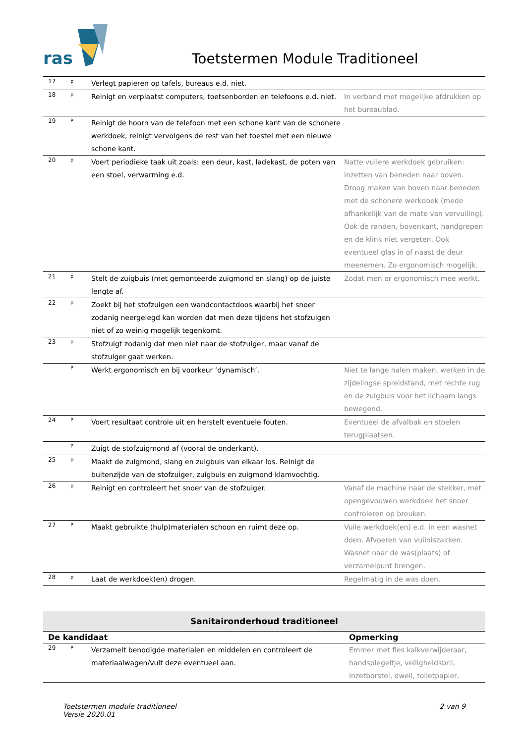ras
Toetstermen Module Traditioneel
| 17 | p | Verlegt papieren op tafels, bureaus e.d. niet. | |
| 18 | p | Reinigt en verplaatst computers, toetsenborden en telefoons e.d. niet. | In verband met mogelijke afdrukken op het bureaublad. |
| 19 | P | Reinigt de hoorn van de telefoon met een schone kant van de schonere werkdoek, reinigt vervolgens de rest van het toestel met een nieuwe schone kant. | |
| 20 | p | Voert periodieke taak uit zoals: een deur, kast, ladekast, de poten van een stoel, verwarming e.d. | Natte vuilere werkdoek gebruiken: inzetten van beneden naar boven. Droog maken van boven naar beneden met de schonere werkdoek (mede afhankelijk van de mate van vervuiling). Ook de randen, bovenkant, handgrepen en de klink niet vergeten. Ook eventueel glas in of naast de deur meenemen. Zo ergonomisch mogelijk. |
| 21 | p | Stelt de zuigbuis (met gemonteerde zuigmond en slang) op de juiste lengte af. | Zodat men er ergonomisch mee werkt. |
| 22 | p | Zoekt bij het stofzuigen een wandcontactdoos waarbij het snoer zodanig neergelegd kan worden dat men deze tijdens het stofzuigen niet of zo weinig mogelijk tegenkomt. | |
| 23 | p | Stofzuigt zodanig dat men niet naar de stofzuiger, maar vanaf de stofzuiger gaat werken. | |
| | P | Werkt ergonomisch en bij voorkeur ‘dynamisch’. | Niet te lange halen maken, werken in de zijdelingse spreidstand, met rechte rug en de zuigbuis voor het lichaam langs bewegend. |
| 24 | P | Voert resultaat controle uit en herstelt eventuele fouten. | Eventueel de afvalbak en stoelen terugplaatsen. |
| | P | Zuigt de stofzuigmond af (vooral de onderkant). | |
| 25 | p | Maakt de zuigmond, slang en zuigbuis van elkaar los. Reinigt de buitenzijde van de stofzuiger, zuigbuis en zuigmond klamvochtig. | |
| 26 | p | Reinigt en controleert het snoer van de stofzuiger. | Vanaf de machine naar de stekker, met opengevouwen werkdoek het snoer controleren op breuken. |
| 27 | P | Maakt gebruikte (hulp)materialen schoon en ruimt deze op. | Vuile werkdoek(en) e.d. in een wasnet doen. Afvoeren van vuilniszakken. Wasnet naar de was(plaats) of verzamelpunt brengen. |
| 28 | p | Laat de werkdoek(en) drogen. | Regelmatig in de was doen. |
Sanitaironderhoud traditioneel
| De kandidaat | | | Opmerking |
| --- | --- | --- | --- |
| 29 | P | Verzamelt benodigde materialen en middelen en controleert de materiaalwagen/vult deze eventueel aan. | Emmer met fles kalkverwijderaar, handspiegeltje, veiligheidsbril, inzetborstel, dweil, toiletpapier, |
Toetstermen module traditioneel
Versie 2020.01
2 van 9